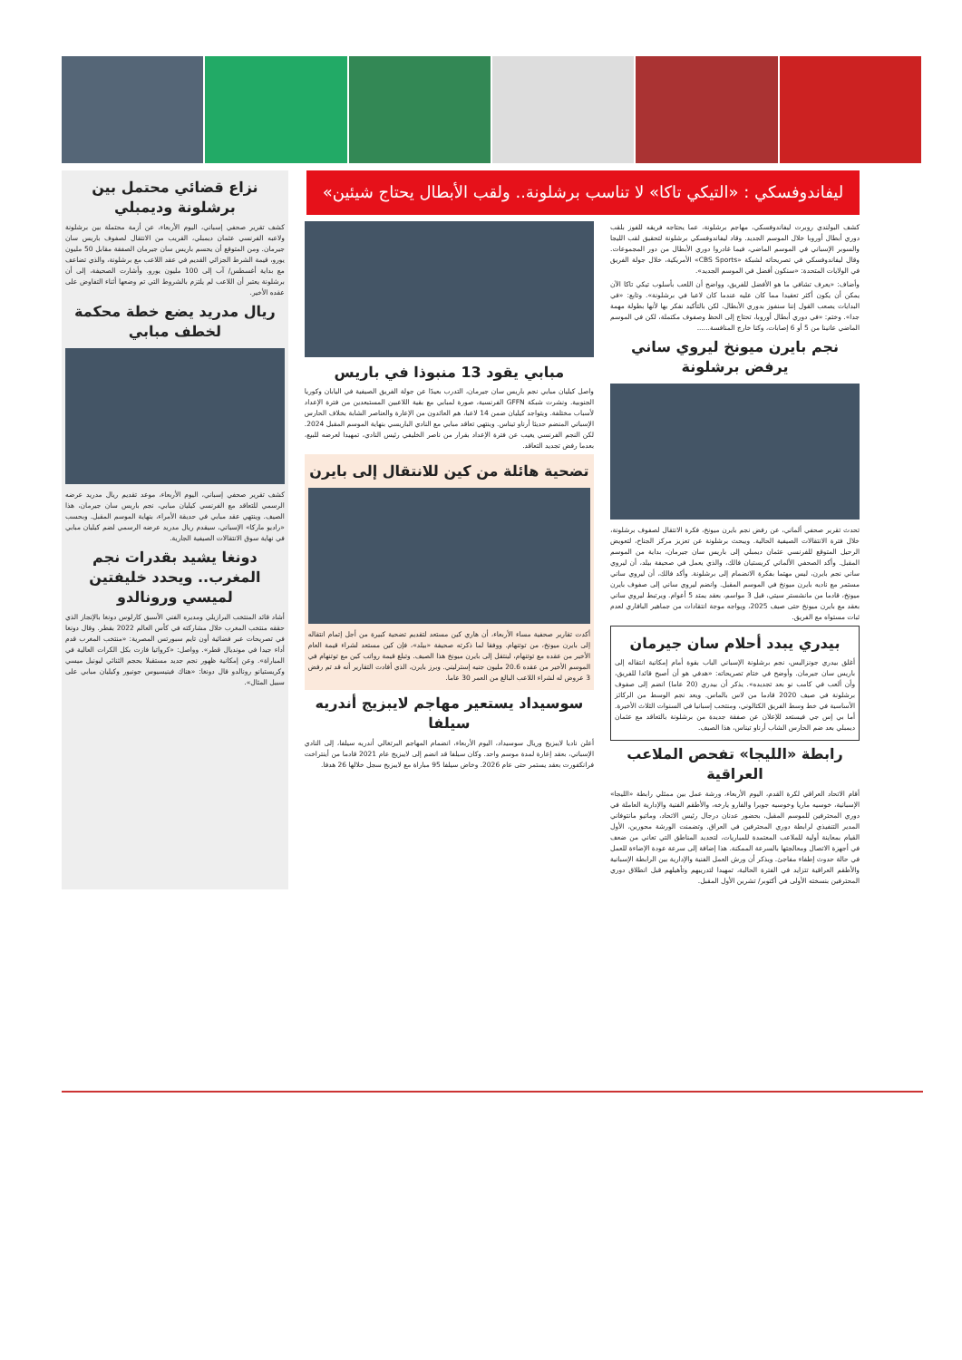ليفاندوفسكي : «التيكي تاكا» لا تناسب برشلونة.. ولقب الأبطال يحتاج شيئين»
كشف البولندي روبرت ليفاندوفسكي، مهاجم برشلونة، عما يحتاجه فريقه للفوز بلقب دوري أبطال أوروبا خلال الموسم الجديد. وقاد ليفاندوفسكي برشلونة لتحقيق لقب الليجا والسوبر الإسباني في الموسم الماضي، فيما غادروا دوري الأبطال من دور المجموعات. وقال ليفاندوفسكي في تصريحاته لشبكة «CBS Sports» الأمريكية، خلال جولة الفريق في الولايات المتحدة: «سنكون أفضل في الموسم الجديد».
وأضاف: «يعرف تشافي ما هو الأفضل للفريق، وواضح أن اللعب بأسلوب تيكي تاكا الآن يمكن أن يكون أكثر تعقيدا مما كان عليه عندما كان لاعبا في برشلونة». وتابع: «في البدايات يصعب القول إننا سنفوز بدوري الأبطال، لكن بالتأكيد نفكر بها لأنها بطولة مهمة جدا». وختم: «في دوري أبطال أوروبا، تحتاج إلى الحظ وصفوف مكتملة، لكن في الموسم الماضي عانينا من 5 أو 6 إصابات، وكنا خارج المنافسة......
نجم بايرن ميونخ ليروي ساني يرفض برشلونة
تحدث تقرير صحفي ألماني، عن رفض نجم بايرن ميونخ، فكرة الانتقال لصفوف برشلونة، خلال فترة الانتقالات الصيفية الحالية. ويبحث برشلونة عن تعزيز مركز الجناح، لتعويض الرحيل المتوقع للفرنسي عثمان ديمبلي إلى باريس سان جيرمان، بداية من الموسم المقبل. وأكد الصحفي الألماني كريستيان فالك، والذي يعمل في صحيفة بيلد، أن ليروي ساني نجم بايرن، ليس مهتما بفكرة الانضمام إلى برشلونة. وأكد فالك، أن ليروي ساني مستمر مع ناديه بايرن ميونخ في الموسم المقبل. وانضم ليروي ساني إلى صفوف بايرن ميونخ، قادما من مانشستر سيتي، قبل 3 مواسم، بعقد يمتد 5 أعوام. ويرتبط ليروي ساني بعقد مع بايرن ميونخ حتى صيف 2025، ويواجه موجة انتقادات من جماهير البافاري لعدم ثبات مستواه مع الفريق.
بيدري يبدد أحلام سان جيرمان
أغلق بيدري جونزاليس، نجم برشلونة الإسباني الباب بقوة أمام إمكانية انتقاله إلى باريس سان جيرمان. وأوضح في ختام تصريحاته: «هدفي هو أن أصبح قائدا للفريق، وأن ألعب في كامب نو بعد تجديده». يذكر أن بيدري (20 عاما) انضم إلى صفوف برشلونة في صيف 2020 قادما من لاس بالماس. ويعد نجم الوسط من الركائز الأساسية في خط وسط الفريق الكتالوني، ومنتخب إسبانيا في السنوات الثلاث الأخيرة. أما بي إس جي فيستعد للإعلان عن صفقة جديدة من برشلونة بالتعاقد مع عثمان ديمبلي بعد ضم الحارس الشاب أرناو تيناس، هذا الصيف.
رابطة «الليجا» تفحص الملاعب العراقية
أقام الاتحاد العراقي لكرة القدم، اليوم الأربعاء، ورشة عمل بين ممثلي رابطة «الليجا» الإسبانية، خوسيه ماريا وخوسيه جويرا والفارو يارخه، والأطقم الفنية والإدارية العاملة في دوري المحترفين للموسم المقبل، بحضور عدنان درجال رئيس الاتحاد، وماتيو مانتوفاني المدير التنفيذي لرابطة دوري المحترفين في العراق. وتضمنت الورشة محورين، الأول القيام بمعاينة أولية للملاعب المعتمدة للمباريات، لتحديد المناطق التي تعاني من ضعف في أجهزة الاتصال ومعالجتها بالسرعة الممكنة. هذا إضافة إلى سرعة عودة الإضاءة للعمل في حالة حدوث إطفاء مفاجئ. ويذكر أن ورش العمل الفنية والإدارية بين الرابطة الإسبانية والأطقم العراقية تتزايد في الفترة الحالية، تمهيدا لتدريبهم وتأهيلهم قبل انطلاق دوري المحترفين بنسخته الأولى في أكتوبر/ تشرين الأول المقبل.
مبابي يقود 13 منبوذا في باريس
واصل كيليان مبابي نجم باريس سان جيرمان، التدرب بعيدًا عن جولة الفريق الصيفية في اليابان وكوريا الجنوبية. ونشرت شبكة GFFN الفرنسية، صورة لمبابي مع بقية اللاعبين المستبعدين من فترة الإعداد لأسباب مختلفة. ويتواجد كيليان ضمن 14 لاعبا، هم العائدون من الإعارة والعناصر الشابة بخلاف الحارس الإسباني المنضم حديثا أرناو تيناس. وينتهي تعاقد مبابي مع النادي الباريسي بنهاية الموسم المقبل 2024. لكن النجم الفرنسي يغيب عن فترة الإعداد بقرار من ناصر الخليفي رئيس النادي، تمهيدا لعرضه للبيع، بعدما رفض تجديد التعاقد.
تضحية هائلة من كين للانتقال إلى بايرن
أكدت تقارير صحفية مساء الأربعاء، أن هاري كين مستعد لتقديم تضحية كبيرة من أجل إتمام انتقاله إلى بايرن ميونخ، من توتنهام. ووفقا لما ذكرته صحيفة «بيلد»، فإن كين مستعد لشراء قيمة العام الأخير من عقده مع توتنهام، لينتقل إلى بايرن ميونخ هذا الصيف. وتبلغ قيمة رواتب كين مع توتنهام في الموسم الأخير من عقده 20.6 مليون جنيه إسترليني. وبرز بايرن، الذي أفادت التقارير أنه قد تم رفض 3 عروض له لشراء اللاعب البالغ من العمر 30 عاما.
سوسيداد يستعير مهاجم لايبزيج أندريه سيلفا
أعلن ناديا لايبزيج وريال سوسيداد، اليوم الأربعاء، انضمام المهاجم البرتغالي أندريه سيلفا، إلى النادي الإسباني، بعقد إعارة لمدة موسم واحد. وكان سيلفا قد انضم إلى لايبزيج عام 2021 قادما من أينتراخت فرانكفورت بعقد يستمر حتى عام 2026. وخاض سيلفا 95 مباراة مع لايبزيج سجل خلالها 26 هدفا.
نزاع قضائي محتمل بين برشلونة وديمبلي
كشف تقرير صحفي إسباني، اليوم الأربعاء، عن أزمة محتملة بين برشلونة ولاعبه الفرنسي عثمان ديمبلي، القريب من الانتقال لصفوف باريس سان جيرمان. ومن المتوقع أن يحسم باريس سان جيرمان الصفقة مقابل 50 مليون يورو، قيمة الشرط الجزائي القديم في عقد اللاعب مع برشلونة، والذي تضاعف مع بداية أغسطس/ آب إلى 100 مليون يورو. وأشارت الصحيفة، إلى أن برشلونة يعتبر أن اللاعب لم يلتزم بالشروط التي تم وضعها أثناء التفاوض على عقده الأخير.
ريال مدريد يضع خطة محكمة لخطف مبابي
كشف تقرير صحفي إسباني، اليوم الأربعاء، موعد تقديم ريال مدريد عرضه الرسمي للتعاقد مع الفرنسي كيليان مبابي، نجم باريس سان جيرمان، هذا الصيف. وينتهي عقد مبابي في حديقة الأمراء، بنهاية الموسم المقبل. وبحسب «راديو ماركا» الإسباني، سيقدم ريال مدريد عرضه الرسمي لضم كيليان مبابي في نهاية سوق الانتقالات الصيفية الجارية.
دونغا يشيد بقدرات نجم المغرب.. ويحدد خليفتين لميسي ورونالدو
أشاد قائد المنتخب البرازيلي ومديره الفني الأسبق كارلوس دونغا بالإنجاز الذي حققه منتخب المغرب خلال مشاركته في كأس العالم 2022 بقطر. وقال دونغا في تصريحات عبر فضائية أون تايم سبورتس المصرية: «منتخب المغرب قدم أداء جيدا في مونديال قطر». وواصل: «كرواتيا فازت بكل الكرات العالية في المباراة». وعن إمكانية ظهور نجم جديد مستقبلا بحجم الثنائي ليونيل ميسي وكريستيانو رونالدو قال دونغا: «هناك فينيسيوس جونيور وكيليان مبابي على سبيل المثال».